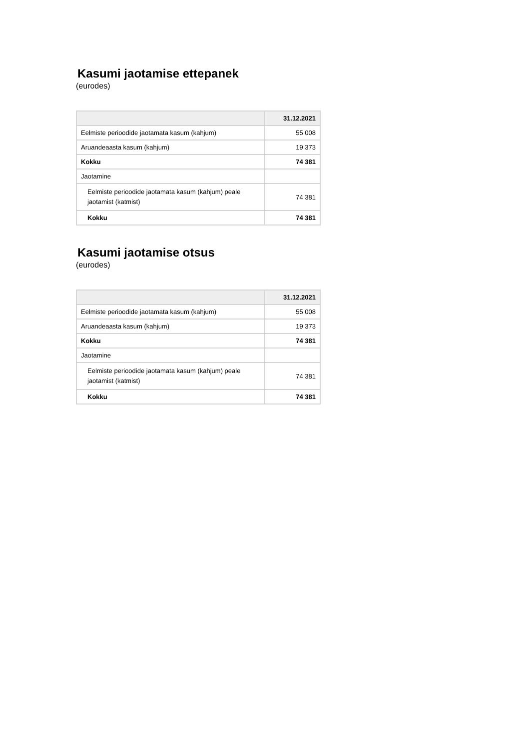Kasumi jaotamise ettepanek
(eurodes)
| | 31.12.2021 |
| --- | --- |
| Eelmiste perioodide jaotamata kasum (kahjum) | 55 008 |
| Aruandeaasta kasum (kahjum) | 19 373 |
| Kokku | 74 381 |
| Jaotamine | |
| Eelmiste perioodide jaotamata kasum (kahjum) peale jaotamist (katmist) | 74 381 |
| Kokku | 74 381 |
Kasumi jaotamise otsus
(eurodes)
| | 31.12.2021 |
| --- | --- |
| Eelmiste perioodide jaotamata kasum (kahjum) | 55 008 |
| Aruandeaasta kasum (kahjum) | 19 373 |
| Kokku | 74 381 |
| Jaotamine | |
| Eelmiste perioodide jaotamata kasum (kahjum) peale jaotamist (katmist) | 74 381 |
| Kokku | 74 381 |